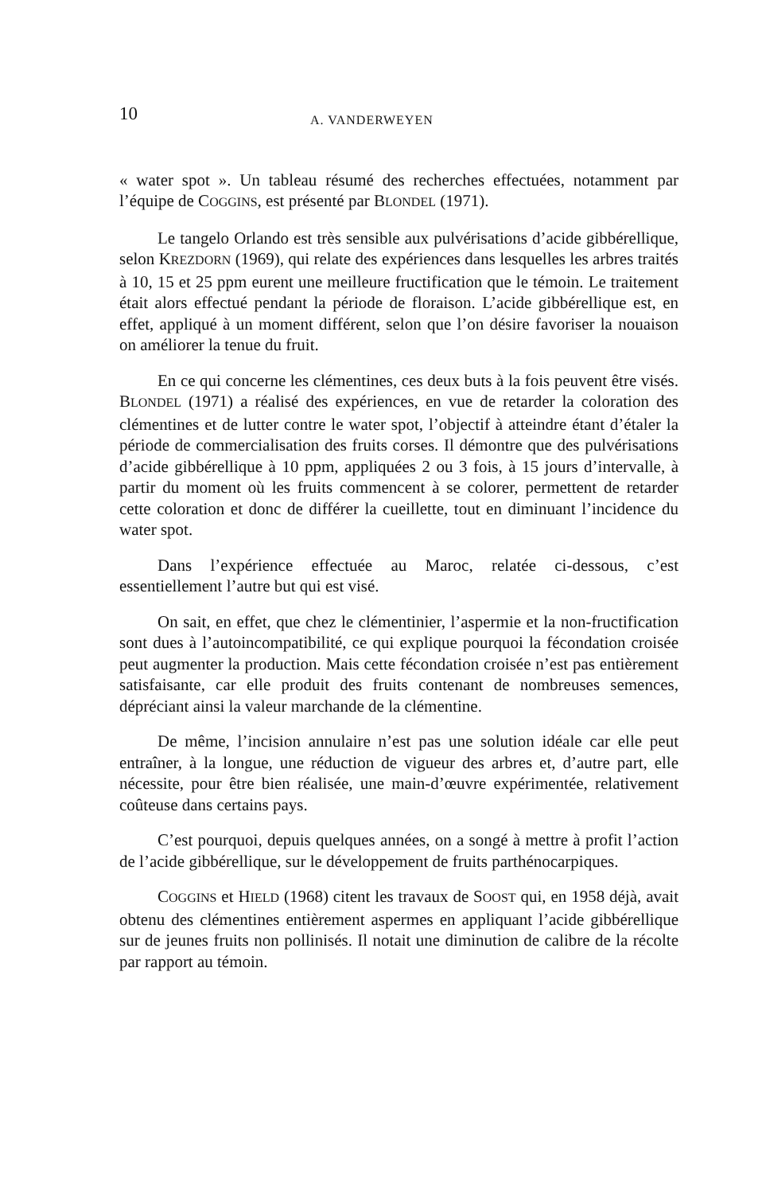10 A. VANDERWEYEN
« water spot ». Un tableau résumé des recherches effectuées, notamment par l’équipe de COGGINS, est présenté par BLONDEL (1971).
Le tangelo Orlando est très sensible aux pulvérisations d’acide gibbérellique, selon KREZDORN (1969), qui relate des expériences dans lesquelles les arbres traités à 10, 15 et 25 ppm eurent une meilleure fructification que le témoin. Le traitement était alors effectué pendant la période de floraison. L’acide gibbérellique est, en effet, appliqué à un moment différent, selon que l’on désire favoriser la nouaison on améliorer la tenue du fruit.
En ce qui concerne les clémentines, ces deux buts à la fois peuvent être visés. BLONDEL (1971) a réalisé des expériences, en vue de retarder la coloration des clémentines et de lutter contre le water spot, l’objectif à atteindre étant d’étaler la période de commercialisation des fruits corses. Il démontre que des pulvérisations d’acide gibbérellique à 10 ppm, appliquées 2 ou 3 fois, à 15 jours d’intervalle, à partir du moment où les fruits commencent à se colorer, permettent de retarder cette coloration et donc de différer la cueillette, tout en diminuant l’incidence du water spot.
Dans l’expérience effectuée au Maroc, relatée ci-dessous, c’est essentiellement l’autre but qui est visé.
On sait, en effet, que chez le clémentinier, l’aspermie et la non-fructification sont dues à l’autoincompatibilité, ce qui explique pourquoi la fécondation croisée peut augmenter la production. Mais cette fécondation croisée n’est pas entièrement satisfaisante, car elle produit des fruits contenant de nombreuses semences, dépréciant ainsi la valeur marchande de la clémentine.
De même, l’incision annulaire n’est pas une solution idéale car elle peut entraîner, à la longue, une réduction de vigueur des arbres et, d’autre part, elle nécessite, pour être bien réalisée, une main-d’œuvre expérimentée, relativement coûteuse dans certains pays.
C’est pourquoi, depuis quelques années, on a songé à mettre à profit l’action de l’acide gibbérellique, sur le développement de fruits parthénocarpiques.
COGGINS et HIELD (1968) citent les travaux de SOOST qui, en 1958 déjà, avait obtenu des clémentines entièrement aspermes en appliquant l’acide gibbérellique sur de jeunes fruits non pollinisés. Il notait une diminution de calibre de la récolte par rapport au témoin.